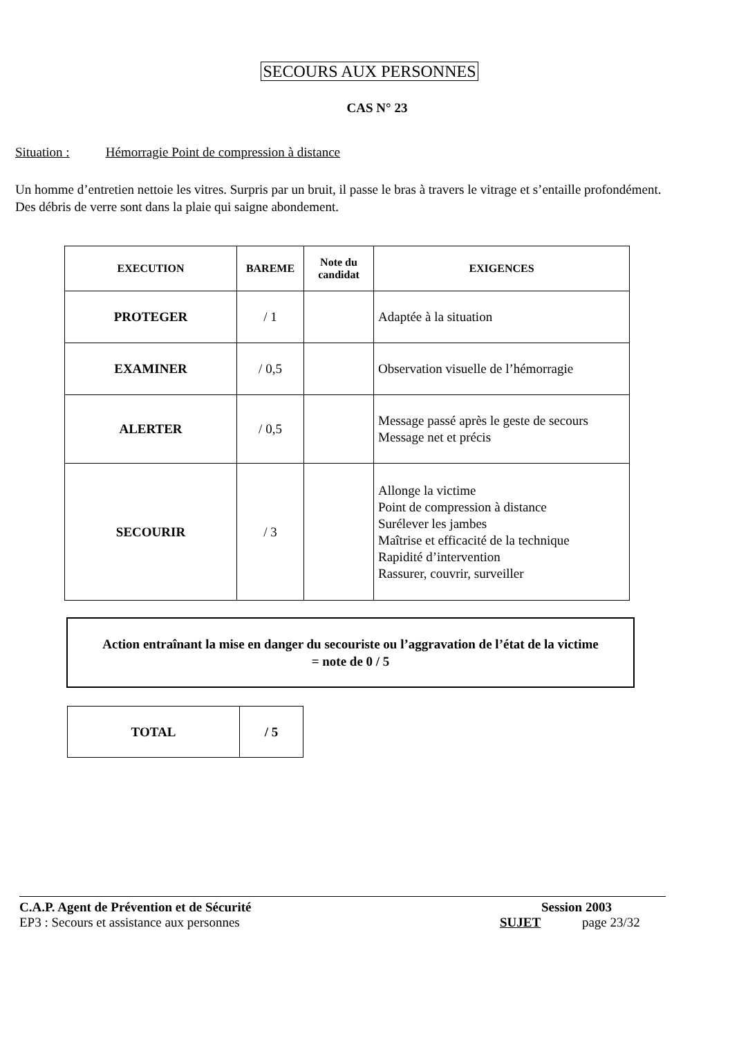SECOURS AUX PERSONNES
CAS N° 23
Situation : Hémorragie Point de compression à distance
Un homme d’entretien nettoie les vitres. Surpris par un bruit, il passe le bras à travers le vitrage et s’entaille profondément. Des débris de verre sont dans la plaie qui saigne abondement.
| EXECUTION | BAREME | Note du candidat | EXIGENCES |
| --- | --- | --- | --- |
| PROTEGER | / 1 | | Adaptée à la situation |
| EXAMINER | / 0,5 | | Observation visuelle de l’hémorragie |
| ALERTER | / 0,5 | | Message passé après le geste de secours Message net et précis |
| SECOURIR | / 3 | | Allonge la victime Point de compression à distance Surélever les jambes Maîtrise et efficacité de la technique Rapidité d’intervention Rassurer, couvrir, surveiller |
Action entraînant la mise en danger du secouriste ou l’aggravation de l’état de la victime
= note de 0 / 5
| TOTAL | / 5 |
C.A.P. Agent de Prévention et de Sécurité
EP3 : Secours et assistance aux personnes
Session 2003
SUJET page 23/32